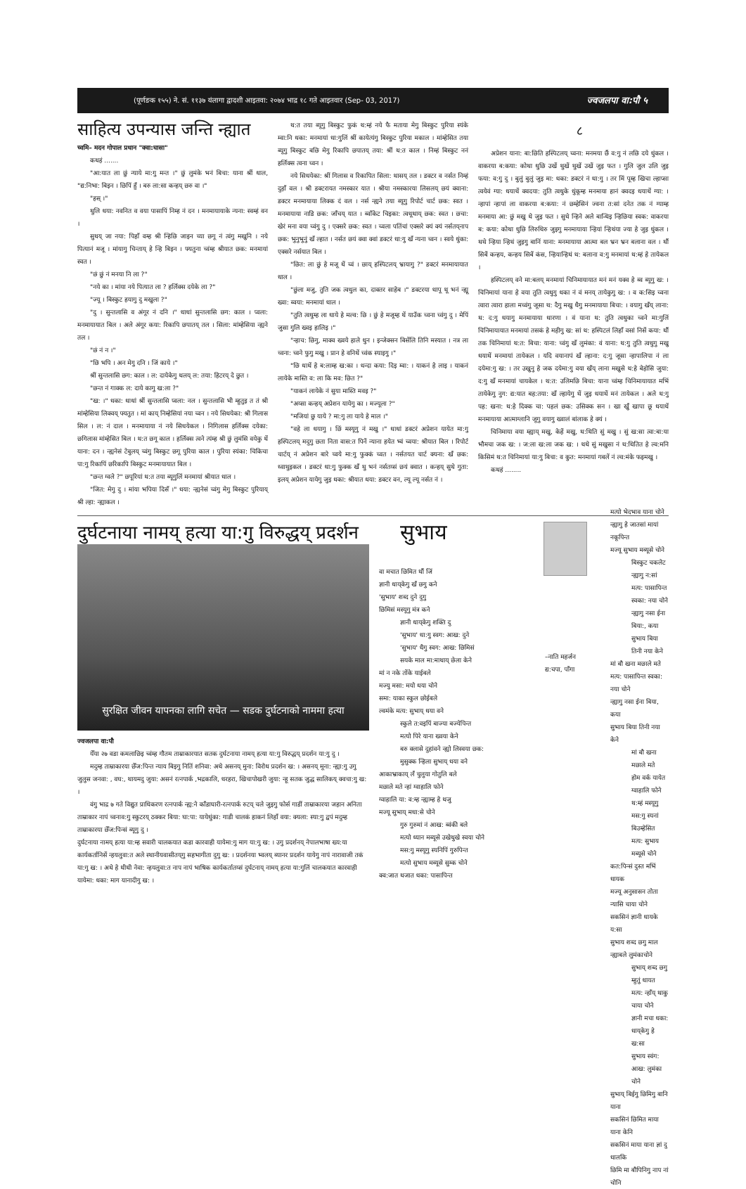(पूर्णङक १५५) ने. सं. ११३७ यंलागा द्वादशी आइतवा: २०७४ भाद्र १८ गते आइतवार (Sep- 03, 2017) ज्वजलपा वा:पौ ५
साहित्य उपन्यास जन्ति न्ह्यात
च्वमि– मदन गोपाल प्रधान "क्वा:घासा"
कथहं .......
"आ:यात ला छुं न्याये मा:गु मन्त ।" छुं लुमंके भनं बिचा: याना श्रीं धाल, "द्य:निभा: बिइन । छिपिं हुँ । बरु ला:सा कन्हय् छरु वा ।"
"हस् ।"
थुलि धया: नवनित व वया पासापिं निम्ह नं दन । मनमायायाके न्यना: स्वम्हं वन ।
सुथय् जा नया: पिहाँ वम्ह श्री न्हिछि जाइन च्या छगू नं त्वंगु मखुनि । नये पित्यानं मजू । मांयागु चिन्ताय् हे न्हि बिइन । फ्यतुना च्वंम्ह श्रीयात छक: मनमायां स्वत ।
"छं छुं नं मनया नि ला ?"
"नये का । मांया नये पित्यात ला ? हर्लिक्स दयेके ला ?"
"ज्यू । बिस्कुट हयागु दु मखुला ?"
"दु । सुन्तलासि व अंगूर नं दनि ।" धाधां सुन्तलासि छग: काल । प्वला: मनमायायात बिल । अले अंगूर कया: रिकापि छपातय् तल । सिला: मांम्हेसिया न्ह्यने तल ।
"छं नं न ।"
"छि भपि । अन मेगु दनि । जिं काये ।"
श्रीं सुन्तलासि छग: काल । ल: दायेकेगु थलय् ल: तया: हिटरय् दे छुत ।
"छन्त नं गाक्क ल: दाये कागु ख:ला ?"
"ख: ।" धका: धाधां श्रीं सुन्तलासि प्वला: नल । सुन्तलासि भी म्हुतुइ त तं श्री मांम्हेसिया लिक्वय् फ्यतुत । मां काय् निम्हेसियां नया च्वन । नये सिधयेका: श्री गिलास सिल । ल: नं दाल । मनमायाया नं नये सिधयेकल । निगिलास हर्लिक्स दयेका: छगिलास मांम्हेसित बिल । थ:त छगू काल । हर्लिक्स त्वने त्यंम्ह श्री छुं लुमंसि वयेकु थें याना: दन । न्ह्यनेसं टेबुलय् च्वंगु बिस्कुट छगू पुरिया काल । पुरिया स्यंका: चिकिचा पा:गु रिकापिं छरिकापि बिस्कुट मनमायायात बिल ।
"छन्त ग्वले ?" छपूरियां थ:त तया ब्यूगुलिं मनमायां श्रीयात धाल ।
"जित: मेगु दु । मांया भपिया दिसँ ।" धया: न्ह्यनेसं च्वंगु मेगु बिस्कुट पुरियाय् श्री ल्हा: न्ह्याकल ।
थ:त तया ब्यूगु बिस्कुट फुकं थ:म्हं नये फै मताया मेगु बिस्कुट पुरिया स्यंके म्वा:नि धका: मनमायां धा:गुलिं श्रीं कायेत्यंगु बिस्कुट पुरिया मकाल । मांम्हेसित तया ब्यूगु बिस्कुट बछि मेगु रिकापि छपातय् तया: श्रीं थ:त काल । निम्हं बिस्कुट ननं हर्लिक्स त्वना च्वन ।
नये सिधयेका: श्रीं गिलास व रिकापित सिला: थासय् तल । डक्टर व नर्सत निम्हं दुहाँ वल । श्री डक्टरायत नमस्कार यात । श्रीया नमस्कारया लिसलय् छयं क्वाना: डक्टर मनमायाया लिक्क दं वल । नर्स न्ह्यने तया ब्यूगु रिपोर्ट चार्ट छक: स्वत । मनमायाया नाडि छक: जाँचय् यात । ब्वाँकेट चिइका: त्वधूथाय् छक: स्वत । छचा: खेरं मना वया च्वंगु दु । एक्सरे छक: स्वत । च्वला पतिंचां एक्सरे क्यं क्यं नर्सतय्‌नाप छक: भुनुभुनुं खँ ल्हात । नर्सत छयं क्वा क्वां डक्टरं धा:गु खँ न्यना च्वन । स्वये धुंका: एक्सरे नर्सयात बिल ।
"छित: ला छुं हे मजू थें च्वं । छाय् हस्पिटलय् भ्रायागु ?" डक्टरं मनमायायात धाल ।
"छुंला मजु, तुति जक त्वधुल का, दाक्तर साहेब ।" डक्टरया धापू थू भनं न्ह्यू ख्वा: ब्वया: मनमायां धाल ।
"तुति त्वधुम्ह ला धाये हे मल्व: छि । छुं हे मजूम्ह थें याउँक च्वना च्वंगु दु । मेपिं जुसा गुलि ख्वइ हालिइ ।"
"न्हाच: छिगु, माक्व ख्वये हाले धुन । इन्जेक्सन बिसेंलि तिनि मस्यात । नत्र ला च्वना: च्वने फुगु मखु । प्रान हे वनिथें च्वंक स्याइगु ।"
"छि धाथें हे ब:लाम्ह ख:का । धन्दा कया: दिइ म्वा: । याकनं हे लाइ । याकनं लायेके मास्ति व: ला कि मव: छित ?"
"याकनं लायेके नं सुया मास्ति मवइ ?"
"अय्सा कन्हय् अप्रेशन यायेगु का । मज्यूला ?"
"मजियां छु याये ? मा:गु ला याये हे माल ।"
"वहे ला धयागु । छिं मस्यूगु नं मखु ।" धाधां डक्टरं अप्रेशन यायेत मा:गु हस्पिटलय् मदुगु छता निता वास:त पिनें न्याना हयेत भ्वं च्वया: श्रीयात बिल । रिपोर्ट चार्टय् नं अप्रेशन बारे च्वये मा:गु फुक्कं च्वत । नर्सतयत चार्ट क्यना: खँ छक: ध्वाथुइकल । डक्टरं धा:गु फुक्क खँ थु भनं नर्सतय्सं छयं क्वात । कन्हय् सुथे गुता: इलय् अप्रेशन यायेगु जुइ धका: श्रीयात धया: डक्टर वन, ल्यू ल्यू नर्सत नं ।
८
अप्रेशन याना: बा:छिति हस्पिटलय् च्वना: मनमया छैं व:गु नं लछि दये धुंकल । वाकरया ब:कया: कोथा धुछि उखें थुखें थुखें उखें जुइ फत । गुलि जुल उलि जुइ फया: व:गु दु । बुलुं बुलुं जुइ मा: धका: डक्टरं नं धा:गु । तर मिं पूम्ह खिचा ल्हाप्सा त्वयेवं ग्या: धयाथें क्वदया: तुति त्वधुके धुंकूम्ह मनमाया हानं क्वदइ धयाथें ग्या: । न्हापां न्हापां ला वाकरया ब:कया: नं छम्हेसिनं ज्वना त:सां दनेत तक नं ग्याम्ह मनमाया आ: छुं मखु थे जुइ फत । सुथे न्हिने अले बान्थिइ न्हिछिया स्वक: वाकरया ब: कया: कोथा धुछि लिरुथिरु जुइगु मनमायाया न्हियां न्हिथंया ज्या हे जुइ धुंकल । थथे न्हिया न्हिथं जुइगु बानिं याना: मनमायाया आत्मा बल भ्रन भ्रन बलाना वल । थौं सिबें कन्हय, कन्हय सिबें कंस, न्हियान्हिथं थ: बलाना व:गु मनमायां थ:म्हं हे तायेकल ।
हस्पिटलय् वने मा:बलय् मनमायां चिनिमायायात मनं मनं यक्व हे ब्व ब्यूगु ख: । चिनिमायां याना हे वया तुति त्वधुगु धका नं वं मनय् तायेकुगु ख: । व क:सिइ च्वना त्वारा त्वारा हाला मच्वंगु जूसा थ: दैगु मखु धैगु मनमायाया बिचा: । वयागु खँय् लाना: थ: द:गु धयागु मनमायाया धारणा । वं याना थ: तुति त्वधुका च्वने मा:गुलिं चिनिमायायात मनमायां तसकं हे महीगु ख: सां थ: हस्पिटलं लिहाँ वसां निसें कया: थौं तक चिनिमायां थ:त: बिचा: याना: च्वंगु खँ लुमंका: वं याना: थ:गु तुति त्वधुगु मखु धयाथें मनमायां तायेकल । यदि वयानापं खँ ल्हाना: द:गु जूसा न्हापालिपा नं ला दयेमा:गु ख: । तर उखुनु हे जक दयेमा:गु वया खँय् लाना मखुसे थ:हे बेहोसि जुया: द:गु खँ मनमायां चायकेल । थ:त: उलिमछि बिचा: याना च्वंम्ह चिनिमायायात मभिं तायेकेगु नुग: द्य:यात बह:तया: खँ ल्हायेगु थें जुइ धयाथें मनं तायेकल । अले थ:गु पह: खना: थ:हे दिक्क चा: पहलं छक: उसिक्क सन । खा खुँ खापा छू धयाथें मनमायाया आत्माग्लानि जूगु वयागु ख्वालं बांलाक हे क्यं ।
चिनिमाया वया म्ह्याय् मखु, केहें मखु, थ:थिति सुं मखु । सुं ख:सा त्वा:बा:या भौमचा जक ख: । ज:ला ख:ला जक ख: । थथे सुं मखुसा नं थ:थितित हे ल्व:मनि किसिमं थ:त चिनिमायां या:गु बिचा: व कुत: मनमायां गबलें नं ल्व:मंके फइमखु ।
कथहं ........
दुर्घटनाया नामय् हत्या या:गु विरुद्धय् प्रदर्शन
सुरक्षित जीवन यापनका लागि सचेत — सडक दुर्घटनाको नाममा हत्या
ज्वजलपा वा:पौ
येँया २७ वडा कमलाछिइ च्वंम्ह गौतम ताम्राकारयात सतक दुर्घटनाया नामय् हत्या या:गु विरुद्धय् प्रदर्शन या:गु दु ।
मदुम्ह ताम्राकारया छेँज:पिन्त न्याय बिइगु नितिं शनिवा: अथे असनय् मुना: विरोध प्रदर्शन ख: । असनय् मूना: न्ह्या:गु उगु जुलुस जनवा: , वघ:, थायमदु जुया: असनं रत्नपार्क ,भद्रकालि, धरहरा, खिचापोखरी जुया: न्हू सतक जुद्ध सालिकय् क्वचा:गु ख: ।
वंगु भाद्र ७ गते विद्युत प्राधिकरण रत्नपार्क न्ह्य:ने काँडाघारी-रत्नपार्क रुटय् चले जुइगु फोर्स गाडीं ताम्राकारया जहान अनिता ताम्राकार नापं च्वनाव:गु स्कुटरय् ठक्कर बिया: घा:पा: यायेधुंका: गाडी चालकं हाकनं लिहाँ वया: क्यला: स्या:गु द्वपं मदुम्ह ताम्राकारया छेँज:पिन्सं ब्यूगु दु ।
दुर्घटनाया नामय् हत्या या:म्ह सवारी चालकयात कडा कारवाही यायेमा:गु माग या:गु ख: । उगु प्रदर्शनय् नेपालभाषा ख्य:या कार्यकर्तानिसें न्हयलुवा:त अले स्थानीयवासीतय्‌गु सहभागीता दुगु ख: । प्रदर्शनया भ्वलय् ब्यानर प्रदर्शन यायेगु नापं नारावाजी तकं या:गु ख: । अथे हे थीथी नेवा: न्हयलुवा:त नाप नापं भाषिक कार्यकर्तातय्सं दुर्घटनाय् नामय् हत्या या:गुलिं चालकयात कारवाही यायेमा: धका: माग यानादीगु ख: ।
सुभाय
वा मचात छिमित थौं जिं
ज्ञानी धाय्‌केगु खँ छगु कने
'सुभाय' शब्द दुने दुगु
छिमिसं मस्यूगु मंत्र कने
ज्ञानी धाय्‌केगु शक्ति दु
'सुभाय' धा:गु स्वग: आख: दुने
'सुभाय' धैगु स्वग: आख: छिमिसं
सयके माल मा:माथाय् छेला केने
मां न नके तोंके याईबले
मज्यु मसा: मयो धया चोने
समा: याका स्कुल छोईबले
ल्वमंके मत्य: सुभाय् धया वने
स्कुले त:वइपिं बाज्या बज्येपिन्त
मत्यो पिरे याना ख्वया केने
बरु क्लासे दुहांवने न्ह्यो लिस्वया छक:
मुसुक्क न्हिला सुभाय् धया वने
आकाभ्राकाय् लँ चुलुया गोतुलि बले
मछाले मते न्हां ग्वाहालि फोने
ग्वाहालि या: व:म्ह न्ह्याम्ह हे थजु
मज्यू सुभाय् मधा:से चोने
गुरु गुरुमां नं आख: ब्वंकी बले
मत्यो ध्यान मब्यूसे उखेथुखे स्वया चोने
मस:गु मस्यूगु स्यनिपिं गुरुपिन्त
मत्यो सुभाय मब्यूसे सुम्क चोने
क्व:जात थजात धका: पासापिन्त
मत्यो भेदभाव याना चोने
न्ह्यागु हे जातसां मायां नकूपिन्त
मज्यू सुभाय मब्यूसे चोने
बिस्कुट चकलेट न्ह्यागु न:सां
मत्य: पासापिन्त स्वका: नया चोने
न्ह्यागु नसा ईना बिया:, कया
सुभाय बिया तिनी नया केने
मां बौ खना मछाले मते
मत्य: पासापिन्त स्वका: नया चोने
न्ह्यागु नसा ईना बिया, कया
सुभाय बिया तिनी नया केने
मां बौ खना मछाले मते
होम वर्क यायेत ग्वाहालि फोने
थ:म्हं मस्यूगु मस:गु स्यनां बिउम्हेसित
मत्य: सुभाय मब्यूसे चोने
कत:पिन्सं दुस्त मभिं धायक
मज्यू अनुसासन तोता न्यासि चाया चोने
सकसिनं ज्ञानी धायके य:सा
सुभाय शब्द छगु माल न्ह्याबले लुमंकाचोने
सुभाय् शब्द छगु म्हुतुं धायत
मत्य: न्हाँय् थाकु चाया चोने
ज्ञानी मचा धका: धाय्‌केगु हे ख:सा
सुभाय स्वंग: आख: लुमंका चोने
सुभाय् बिईगु छिमिगु बानि याना
सकसिनं छिमित माया याना केनि
सकसिनं माया याना ज्ञां दु धालकि
छिमि मा बौपिनिगु नाप नां चोनि
–नाति महर्जन
द्य:चपा, पाँगा